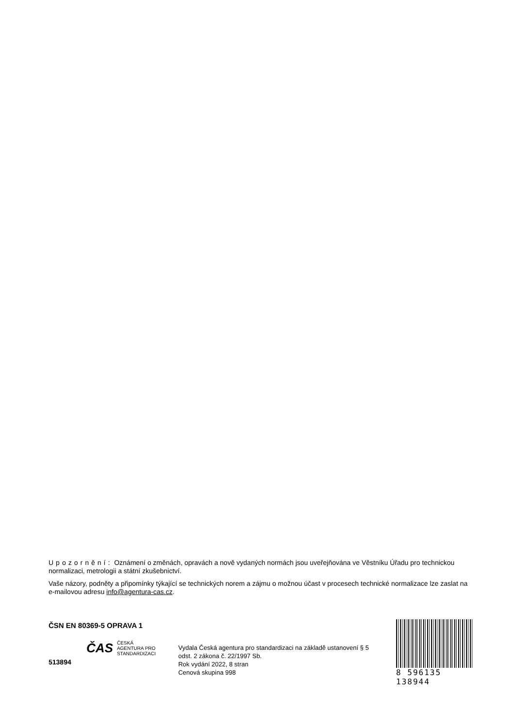Upozornění: Oznámení o změnách, opravách a nově vydaných normách jsou uveřejňována ve Věstníku Úřadu pro technickou normalizaci, metrologii a státní zkušebnictví.
Vaše názory, podněty a připomínky týkající se technických norem a zájmu o možnou účast v procesech technické normalizace lze zaslat na e-mailovou adresu info@agentura-cas.cz.
ČSN EN 80369-5 OPRAVA 1
ČAS ČESKÁ
AGENTURA PRO
STANDARDIZACI
513894
Vydala Česká agentura pro standardizaci na základě ustanovení § 5 odst. 2 zákona č. 22/1997 Sb.
Rok vydání 2022, 8 stran
Cenová skupina 998
8 596135 138944